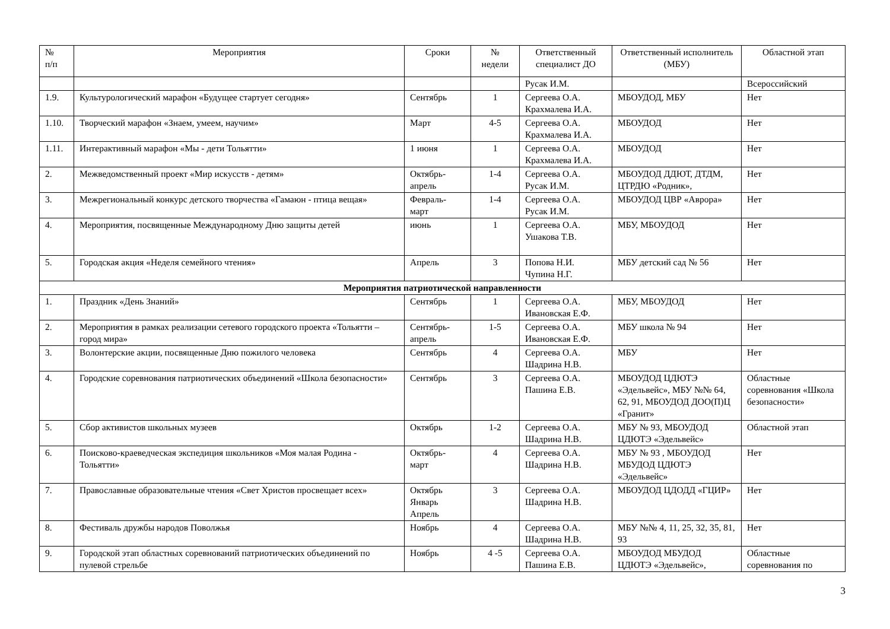| № п/п | Мероприятия | Сроки | № недели | Ответственный специалист ДО | Ответственный исполнитель (МБУ) | Областной этап |
| --- | --- | --- | --- | --- | --- | --- |
| | | | | Русак И.М. | | Всероссийский |
| 1.9. | Культурологический марафон «Будущее стартует сегодня» | Сентябрь | 1 | Сергеева О.А. Крахмалева И.А. | МБОУДОД, МБУ | Нет |
| 1.10. | Творческий марафон «Знаем, умеем, научим» | Март | 4-5 | Сергеева О.А. Крахмалева И.А. | МБОУДОД | Нет |
| 1.11. | Интерактивный марафон «Мы - дети Тольятти» | 1 июня | 1 | Сергеева О.А. Крахмалева И.А. | МБОУДОД | Нет |
| 2. | Межведомственный проект «Мир искусств - детям» | Октябрь- апрель | 1-4 | Сергеева О.А. Русак И.М. | МБОУДОД ДДЮТ, ДТДМ, ЦТРДЮ «Родник», | Нет |
| 3. | Межрегиональный конкурс детского творчества «Гамаюн - птица вещая» | Февраль- март | 1-4 | Сергеева О.А. Русак И.М. | МБОУДОД ЦВР «Аврора» | Нет |
| 4. | Мероприятия, посвященные Международному Дню защиты детей | июнь | 1 | Сергеева О.А. Ушакова Т.В. | МБУ, МБОУДОД | Нет |
| 5. | Городская акция «Неделя семейного чтения» | Апрель | 3 | Попова Н.И. Чупина Н.Г. | МБУ детский сад № 56 | Нет |
| Мероприятия патриотической направленности | | | | | | |
| 1. | Праздник «День Знаний» | Сентябрь | 1 | Сергеева О.А. Ивановская Е.Ф. | МБУ, МБОУДОД | Нет |
| 2. | Мероприятия в рамках реализации сетевого городского проекта «Тольятти – город мира» | Сентябрь- апрель | 1-5 | Сергеева О.А. Ивановская Е.Ф. | МБУ школа № 94 | Нет |
| 3. | Волонтерские акции, посвященные Дню пожилого человека | Сентябрь | 4 | Сергеева О.А. Шадрина Н.В. | МБУ | Нет |
| 4. | Городские соревнования патриотических объединений «Школа безопасности» | Сентябрь | 3 | Сергеева О.А. Пашина Е.В. | МБОУДОД ЦДЮТЭ «Эдельвейс», МБУ №№ 64, 62, 91, МБОУДОД ДОО(П)Ц «Гранит» | Областные соревнования «Школа безопасности» |
| 5. | Сбор активистов школьных музеев | Октябрь | 1-2 | Сергеева О.А. Шадрина Н.В. | МБУ № 93, МБОУДОД ЦДЮТЭ «Эдельвейс» | Областной этап |
| 6. | Поисково-краеведческая экспедиция школьников «Моя малая Родина - Тольятти» | Октябрь- март | 4 | Сергеева О.А. Шадрина Н.В. | МБУ № 93 , МБОУДОД МБУДОД ЦДЮТЭ «Эдельвейс» | Нет |
| 7. | Православные образовательные чтения «Свет Христов просвещает всех» | Октябрь Январь Апрель | 3 | Сергеева О.А. Шадрина Н.В. | МБОУДОД ЦДОДД «ГЦИР» | Нет |
| 8. | Фестиваль дружбы народов Поволжья | Ноябрь | 4 | Сергеева О.А. Шадрина Н.В. | МБУ №№ 4, 11, 25, 32, 35, 81, 93 | Нет |
| 9. | Городской этап областных соревнований патриотических объединений по пулевой стрельбе | Ноябрь | 4 -5 | Сергеева О.А. Пашина Е.В. | МБОУДОД МБУДОД ЦДЮТЭ «Эдельвейс», | Областные соревнования по |
3